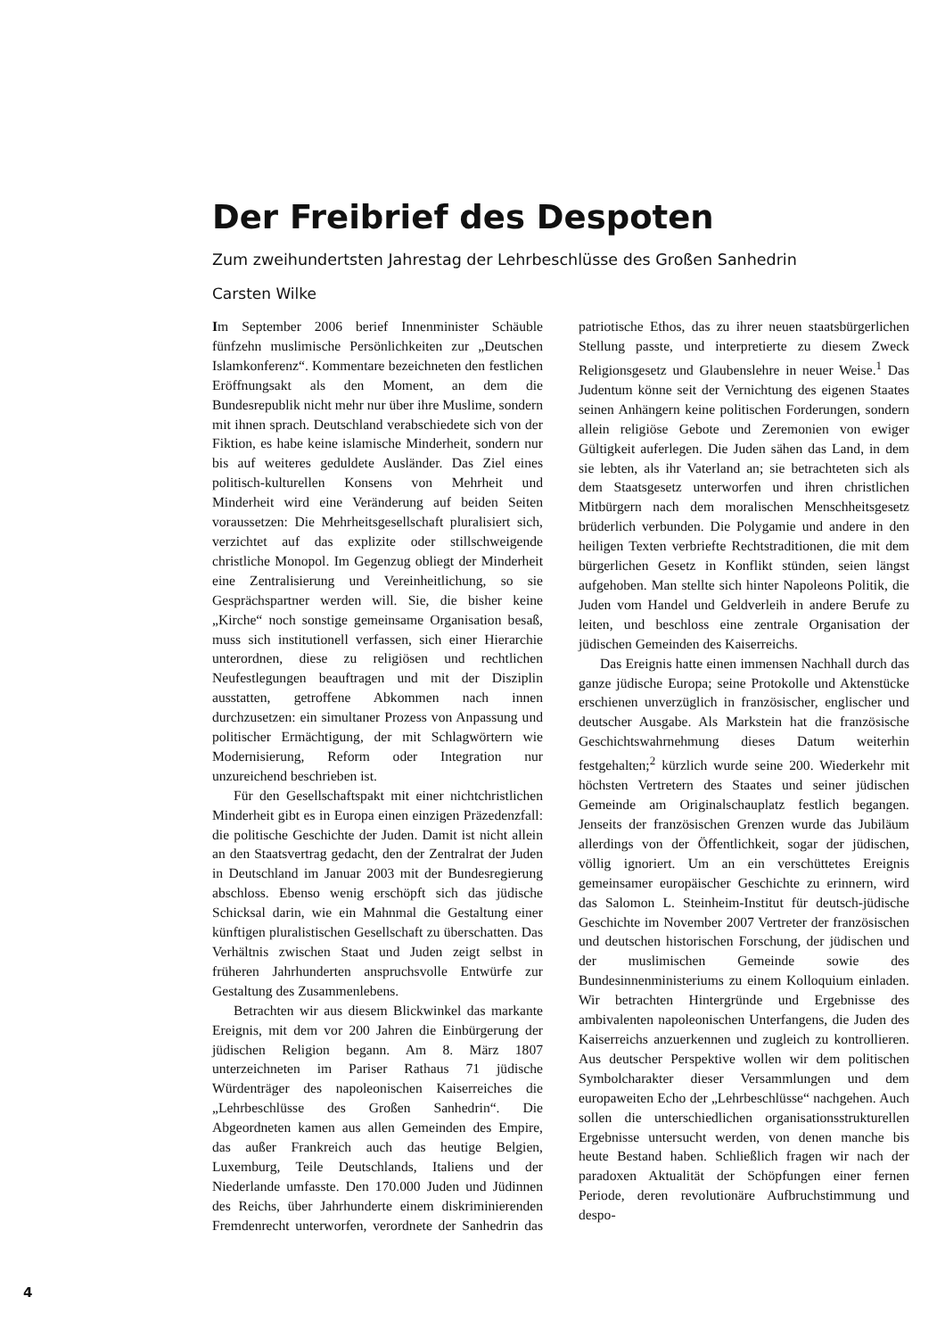Der Freibrief des Despoten
Zum zweihundertsten Jahrestag der Lehrbeschlüsse des Großen Sanhedrin
Carsten Wilke
Im September 2006 berief Innenminister Schäuble fünfzehn muslimische Persönlichkeiten zur „Deutschen Islamkonferenz“. Kommentare bezeichneten den festlichen Eröffnungsakt als den Moment, an dem die Bundesrepublik nicht mehr nur über ihre Muslime, sondern mit ihnen sprach. Deutschland verabschiedete sich von der Fiktion, es habe keine islamische Minderheit, sondern nur bis auf weiteres geduldete Ausländer. Das Ziel eines politisch-kulturellen Konsens von Mehrheit und Minderheit wird eine Veränderung auf beiden Seiten voraussetzen: Die Mehrheitsgesellschaft pluralisiert sich, verzichtet auf das explizite oder stillschweigende christliche Monopol. Im Gegenzug obliegt der Minderheit eine Zentralisierung und Vereinheitlichung, so sie Gesprächspartner werden will. Sie, die bisher keine „Kirche“ noch sonstige gemeinsame Organisation besaß, muss sich institutionell verfassen, sich einer Hierarchie unterordnen, diese zu religiösen und rechtlichen Neufestlegungen beauftragen und mit der Disziplin ausstatten, getroffene Abkommen nach innen durchzusetzen: ein simultaner Prozess von Anpassung und politischer Ermächtigung, der mit Schlagwörtern wie Modernisierung, Reform oder Integration nur unzureichend beschrieben ist.
Für den Gesellschaftspakt mit einer nichtchristlichen Minderheit gibt es in Europa einen einzigen Präzedenzfall: die politische Geschichte der Juden. Damit ist nicht allein an den Staatsvertrag gedacht, den der Zentralrat der Juden in Deutschland im Januar 2003 mit der Bundesregierung abschloss. Ebenso wenig erschöpft sich das jüdische Schicksal darin, wie ein Mahnmal die Gestaltung einer künftigen pluralistischen Gesellschaft zu überschatten. Das Verhältnis zwischen Staat und Juden zeigt selbst in früheren Jahrhunderten anspruchsvolle Entwürfe zur Gestaltung des Zusammenlebens.
Betrachten wir aus diesem Blickwinkel das markante Ereignis, mit dem vor 200 Jahren die Einbürgerung der jüdischen Religion begann. Am 8. März 1807 unterzeichneten im Pariser Rathaus 71 jüdische Würdenträger des napoleonischen Kaiserreiches die „Lehrbeschlüsse des Großen Sanhedrin“. Die Abgeordneten kamen aus allen Gemeinden des Empire, das außer Frankreich auch das heutige Belgien, Luxemburg, Teile Deutschlands, Italiens und der Niederlande umfasste. Den 170.000 Juden und Jüdinnen des Reichs, über Jahrhunderte einem diskriminierenden Fremdenrecht unterworfen, verordnete der Sanhedrin das patriotische Ethos, das zu ihrer neuen staatsbürgerlichen Stellung passte, und interpretierte zu diesem Zweck Religionsgesetz und Glaubenslehre in neuer Weise.<sup>1</sup> Das Judentum könne seit der Vernichtung des eigenen Staates seinen Anhängern keine politischen Forderungen, sondern allein religiöse Gebote und Zeremonien von ewiger Gültigkeit auferlegen. Die Juden sähen das Land, in dem sie lebten, als ihr Vaterland an; sie betrachteten sich als dem Staatsgesetz unterworfen und ihren christlichen Mitbürgern nach dem moralischen Menschheitsgesetz brüderlich verbunden. Die Polygamie und andere in den heiligen Texten verbriefte Rechtstraditionen, die mit dem bürgerlichen Gesetz in Konflikt stünden, seien längst aufgehoben. Man stellte sich hinter Napoleons Politik, die Juden vom Handel und Geldverleih in andere Berufe zu leiten, und beschloss eine zentrale Organisation der jüdischen Gemeinden des Kaiserreichs.
Das Ereignis hatte einen immensen Nachhall durch das ganze jüdische Europa; seine Protokolle und Aktenstücke erschienen unverzüglich in französischer, englischer und deutscher Ausgabe. Als Markstein hat die französische Geschichtswahrnehmung dieses Datum weiterhin festgehalten;<sup>2</sup> kürzlich wurde seine 200. Wiederkehr mit höchsten Vertretern des Staates und seiner jüdischen Gemeinde am Originalschauplatz festlich begangen. Jenseits der französischen Grenzen wurde das Jubiläum allerdings von der Öffentlichkeit, sogar der jüdischen, völlig ignoriert. Um an ein verschüttetes Ereignis gemeinsamer europäischer Geschichte zu erinnern, wird das Salomon L. Steinheim-Institut für deutsch-jüdische Geschichte im November 2007 Vertreter der französischen und deutschen historischen Forschung, der jüdischen und der muslimischen Gemeinde sowie des Bundesinnenministeriums zu einem Kolloquium einladen. Wir betrachten Hintergründe und Ergebnisse des ambivalenten napoleonischen Unterfangens, die Juden des Kaiserreichs anzuerkennen und zugleich zu kontrollieren. Aus deutscher Perspektive wollen wir dem politischen Symbolcharakter dieser Versammlungen und dem europaweiten Echo der „Lehrbeschlüsse“ nachgehen. Auch sollen die unterschiedlichen organisationsstrukturellen Ergebnisse untersucht werden, von denen manche bis heute Bestand haben. Schließlich fragen wir nach der paradoxen Aktualität der Schöpfungen einer fernen Periode, deren revolutionäre Aufbruchstimmung und despo-
4